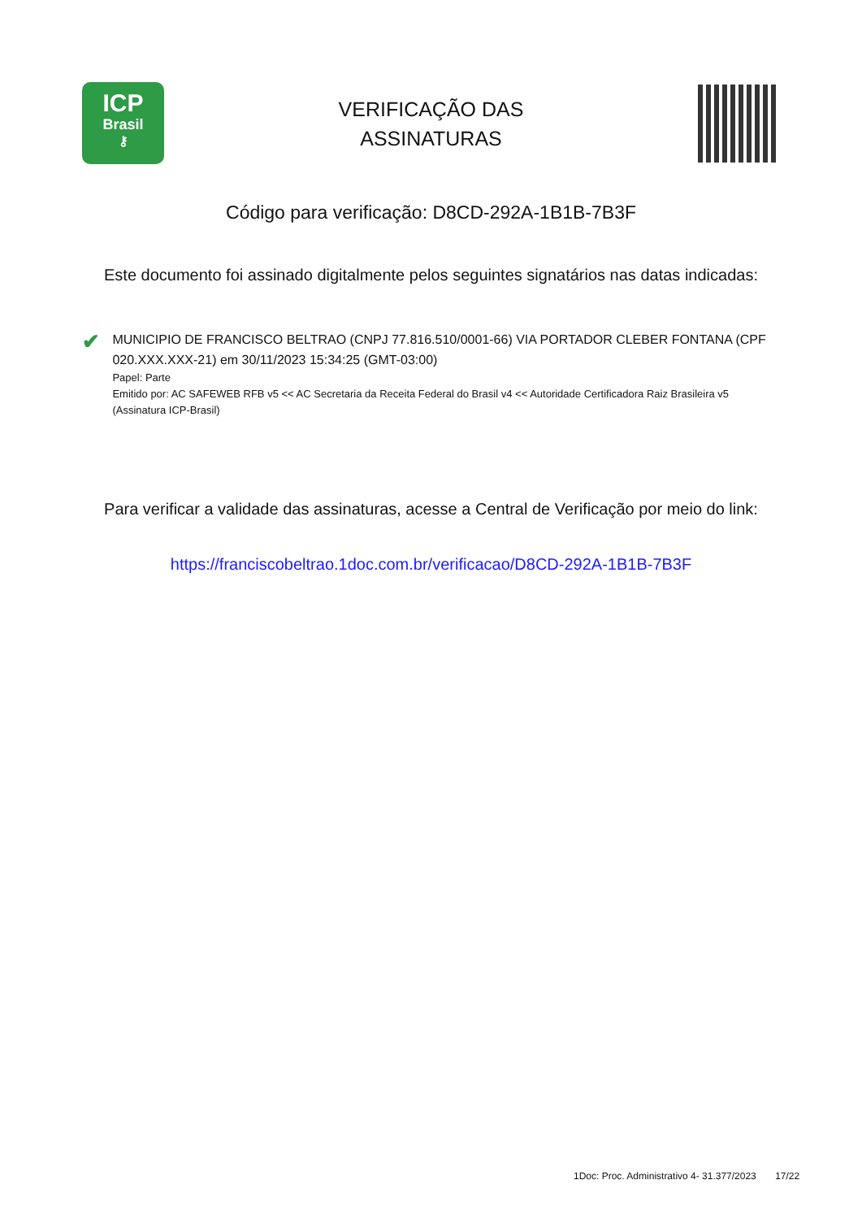ICP
Brasil
⚷
VERIFICAÇÃO DAS
ASSINATURAS
Código para verificação: D8CD-292A-1B1B-7B3F
Este documento foi assinado digitalmente pelos seguintes signatários nas datas indicadas:
✔
MUNICIPIO DE FRANCISCO BELTRAO (CNPJ 77.816.510/0001-66) VIA PORTADOR CLEBER FONTANA (CPF 020.XXX.XXX-21) em 30/11/2023 15:34:25 (GMT-03:00)
Papel: Parte
Emitido por: AC SAFEWEB RFB v5 << AC Secretaria da Receita Federal do Brasil v4 << Autoridade Certificadora Raiz Brasileira v5 (Assinatura ICP-Brasil)
Para verificar a validade das assinaturas, acesse a Central de Verificação por meio do link:
https://franciscobeltrao.1doc.com.br/verificacao/D8CD-292A-1B1B-7B3F
1Doc: Proc. Administrativo 4- 31.377/2023 17/22